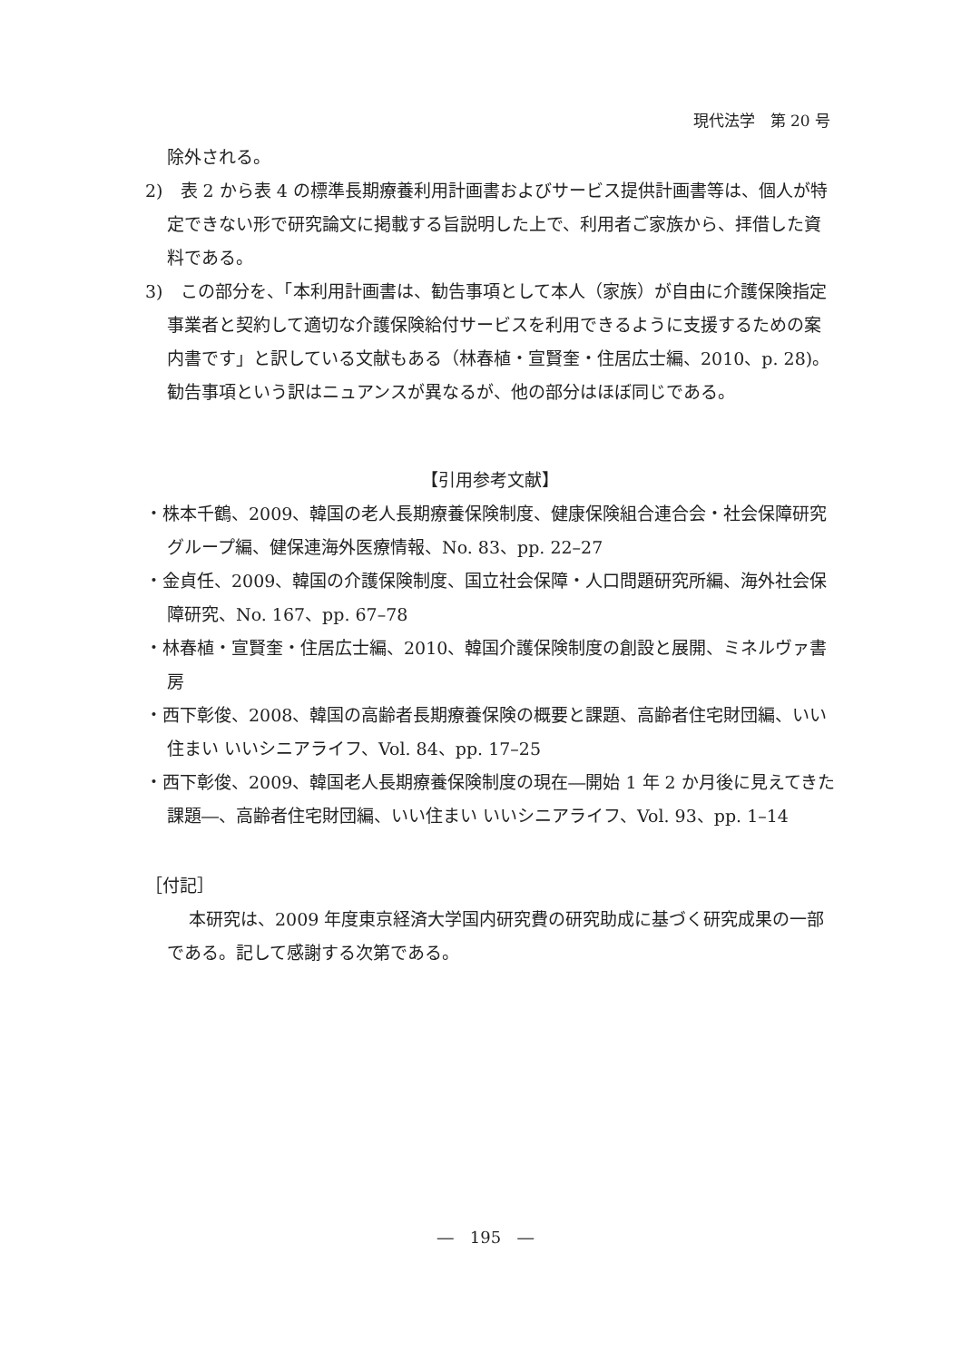現代法学　第 20 号
除外される。
2)　表 2 から表 4 の標準長期療養利用計画書およびサービス提供計画書等は、個人が特定できない形で研究論文に掲載する旨説明した上で、利用者ご家族から、拝借した資料である。
3)　この部分を、「本利用計画書は、勧告事項として本人（家族）が自由に介護保険指定事業者と契約して適切な介護保険給付サービスを利用できるように支援するための案内書です」と訳している文献もある（林春植・宣賢奎・住居広士編、2010、p. 28)。勧告事項という訳はニュアンスが異なるが、他の部分はほぼ同じである。
【引用参考文献】
・株本千鶴、2009、韓国の老人長期療養保険制度、健康保険組合連合会・社会保障研究グループ編、健保連海外医療情報、No. 83、pp. 22–27
・金貞任、2009、韓国の介護保険制度、国立社会保障・人口問題研究所編、海外社会保障研究、No. 167、pp. 67–78
・林春植・宣賢奎・住居広士編、2010、韓国介護保険制度の創設と展開、ミネルヴァ書房
・西下彰俊、2008、韓国の高齢者長期療養保険の概要と課題、高齢者住宅財団編、いい住まい いいシニアライフ、Vol. 84、pp. 17–25
・西下彰俊、2009、韓国老人長期療養保険制度の現在―開始 1 年 2 か月後に見えてきた課題―、高齢者住宅財団編、いい住まい いいシニアライフ、Vol. 93、pp. 1–14
［付記］
本研究は、2009 年度東京経済大学国内研究費の研究助成に基づく研究成果の一部である。記して感謝する次第である。
―　195　―